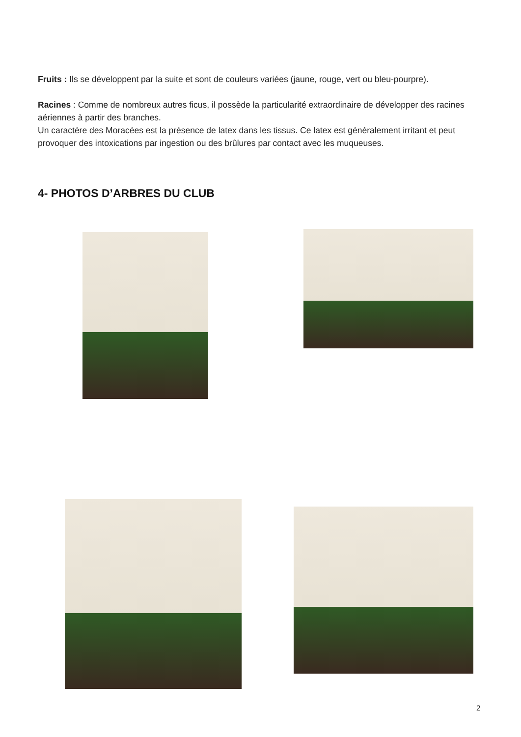Fruits : Ils se développent par la suite et sont de couleurs variées (jaune, rouge, vert ou bleu-pourpre).
Racines : Comme de nombreux autres ficus, il possède la particularité extraordinaire de développer des racines aériennes à partir des branches.
Un caractère des Moracées est la présence de latex dans les tissus. Ce latex est généralement irritant et peut provoquer des intoxications par ingestion ou des brûlures par contact avec les muqueuses.
4- PHOTOS D’ARBRES DU CLUB
2